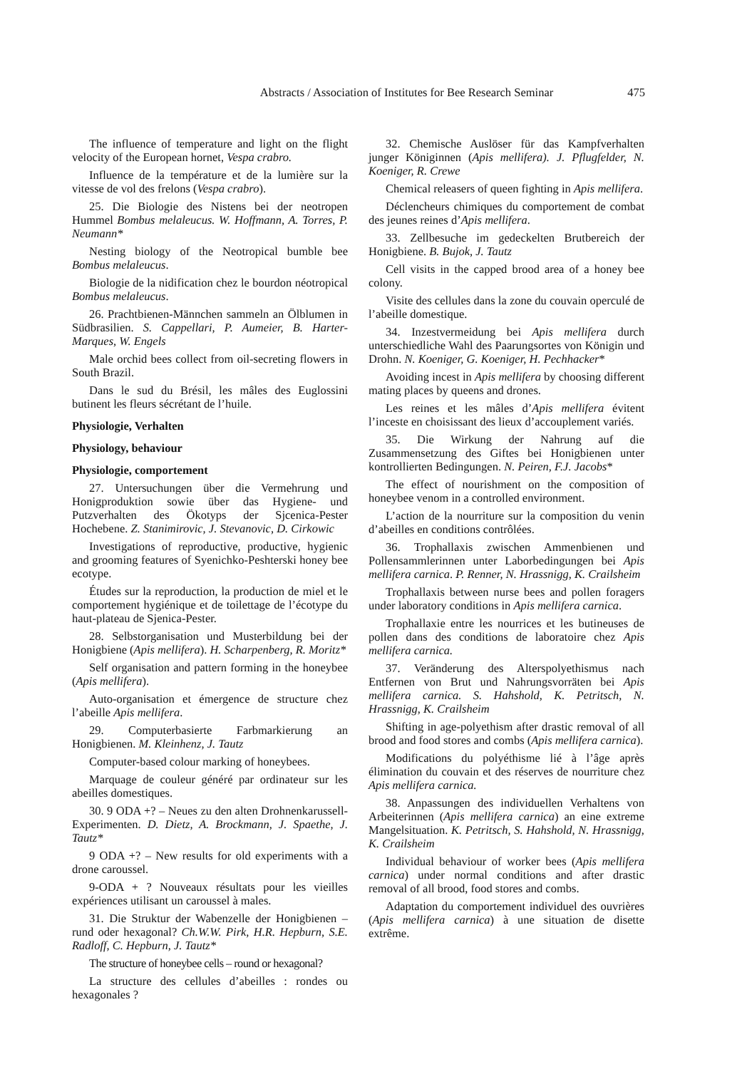Abstracts / Association of Institutes for Bee Research Seminar
475
The influence of temperature and light on the flight velocity of the European hornet, Vespa crabro.
Influence de la température et de la lumière sur la vitesse de vol des frelons (Vespa crabro).
25. Die Biologie des Nistens bei der neotropen Hummel Bombus melaleucus. W. Hoffmann, A. Torres, P. Neumann*
Nesting biology of the Neotropical bumble bee Bombus melaleucus.
Biologie de la nidification chez le bourdon néotropical Bombus melaleucus.
26. Prachtbienen-Männchen sammeln an Ölblumen in Südbrasilien. S. Cappellari, P. Aumeier, B. Harter-Marques, W. Engels
Male orchid bees collect from oil-secreting flowers in South Brazil.
Dans le sud du Brésil, les mâles des Euglossini butinent les fleurs sécrétant de l’huile.
Physiologie, Verhalten
Physiology, behaviour
Physiologie, comportement
27. Untersuchungen über die Vermehrung und Honigproduktion sowie über das Hygiene- und Putzverhalten des Ökotyps der Sjcenica-Pester Hochebene. Z. Stanimirovic, J. Stevanovic, D. Cirkowic
Investigations of reproductive, productive, hygienic and grooming features of Syenichko-Peshterski honey bee ecotype.
Études sur la reproduction, la production de miel et le comportement hygiénique et de toilettage de l’écotype du haut-plateau de Sjenica-Pester.
28. Selbstorganisation und Musterbildung bei der Honigbiene (Apis mellifera). H. Scharpenberg, R. Moritz*
Self organisation and pattern forming in the honeybee (Apis mellifera).
Auto-organisation et émergence de structure chez l’abeille Apis mellifera.
29. Computerbasierte Farbmarkierung an Honigbienen. M. Kleinhenz, J. Tautz
Computer-based colour marking of honeybees.
Marquage de couleur généré par ordinateur sur les abeilles domestiques.
30. 9 ODA +? – Neues zu den alten Drohnenkarussell-Experimenten. D. Dietz, A. Brockmann, J. Spaethe, J. Tautz*
9 ODA +? – New results for old experiments with a drone caroussel.
9-ODA + ? Nouveaux résultats pour les vieilles expériences utilisant un caroussel à males.
31. Die Struktur der Wabenzelle der Honigbienen – rund oder hexagonal? Ch.W.W. Pirk, H.R. Hepburn, S.E. Radloff, C. Hepburn, J. Tautz*
The structure of honeybee cells – round or hexagonal?
La structure des cellules d’abeilles : rondes ou hexagonales ?
32. Chemische Auslöser für das Kampfverhalten junger Königinnen (Apis mellifera). J. Pflugfelder, N. Koeniger, R. Crewe
Chemical releasers of queen fighting in Apis mellifera.
Déclencheurs chimiques du comportement de combat des jeunes reines d’Apis mellifera.
33. Zellbesuche im gedeckelten Brutbereich der Honigbiene. B. Bujok, J. Tautz
Cell visits in the capped brood area of a honey bee colony.
Visite des cellules dans la zone du couvain operculé de l’abeille domestique.
34. Inzestvermeidung bei Apis mellifera durch unterschiedliche Wahl des Paarungsortes von Königin und Drohn. N. Koeniger, G. Koeniger, H. Pechhacker*
Avoiding incest in Apis mellifera by choosing different mating places by queens and drones.
Les reines et les mâles d’Apis mellifera évitent l’inceste en choisissant des lieux d’accouplement variés.
35. Die Wirkung der Nahrung auf die Zusammensetzung des Giftes bei Honigbienen unter kontrollierten Bedingungen. N. Peiren, F.J. Jacobs*
The effect of nourishment on the composition of honeybee venom in a controlled environment.
L’action de la nourriture sur la composition du venin d’abeilles en conditions contrôlées.
36. Trophallaxis zwischen Ammenbienen und Pollensammlerinnen unter Laborbedingungen bei Apis mellifera carnica. P. Renner, N. Hrassnigg, K. Crailsheim
Trophallaxis between nurse bees and pollen foragers under laboratory conditions in Apis mellifera carnica.
Trophallaxie entre les nourrices et les butineuses de pollen dans des conditions de laboratoire chez Apis mellifera carnica.
37. Veränderung des Alterspolyethismus nach Entfernen von Brut und Nahrungsvorräten bei Apis mellifera carnica. S. Hahshold, K. Petritsch, N. Hrassnigg, K. Crailsheim
Shifting in age-polyethism after drastic removal of all brood and food stores and combs (Apis mellifera carnica).
Modifications du polyéthisme lié à l’âge après élimination du couvain et des réserves de nourriture chez Apis mellifera carnica.
38. Anpassungen des individuellen Verhaltens von Arbeiterinnen (Apis mellifera carnica) an eine extreme Mangelsituation. K. Petritsch, S. Hahshold, N. Hrassnigg, K. Crailsheim
Individual behaviour of worker bees (Apis mellifera carnica) under normal conditions and after drastic removal of all brood, food stores and combs.
Adaptation du comportement individuel des ouvrières (Apis mellifera carnica) à une situation de disette extrême.